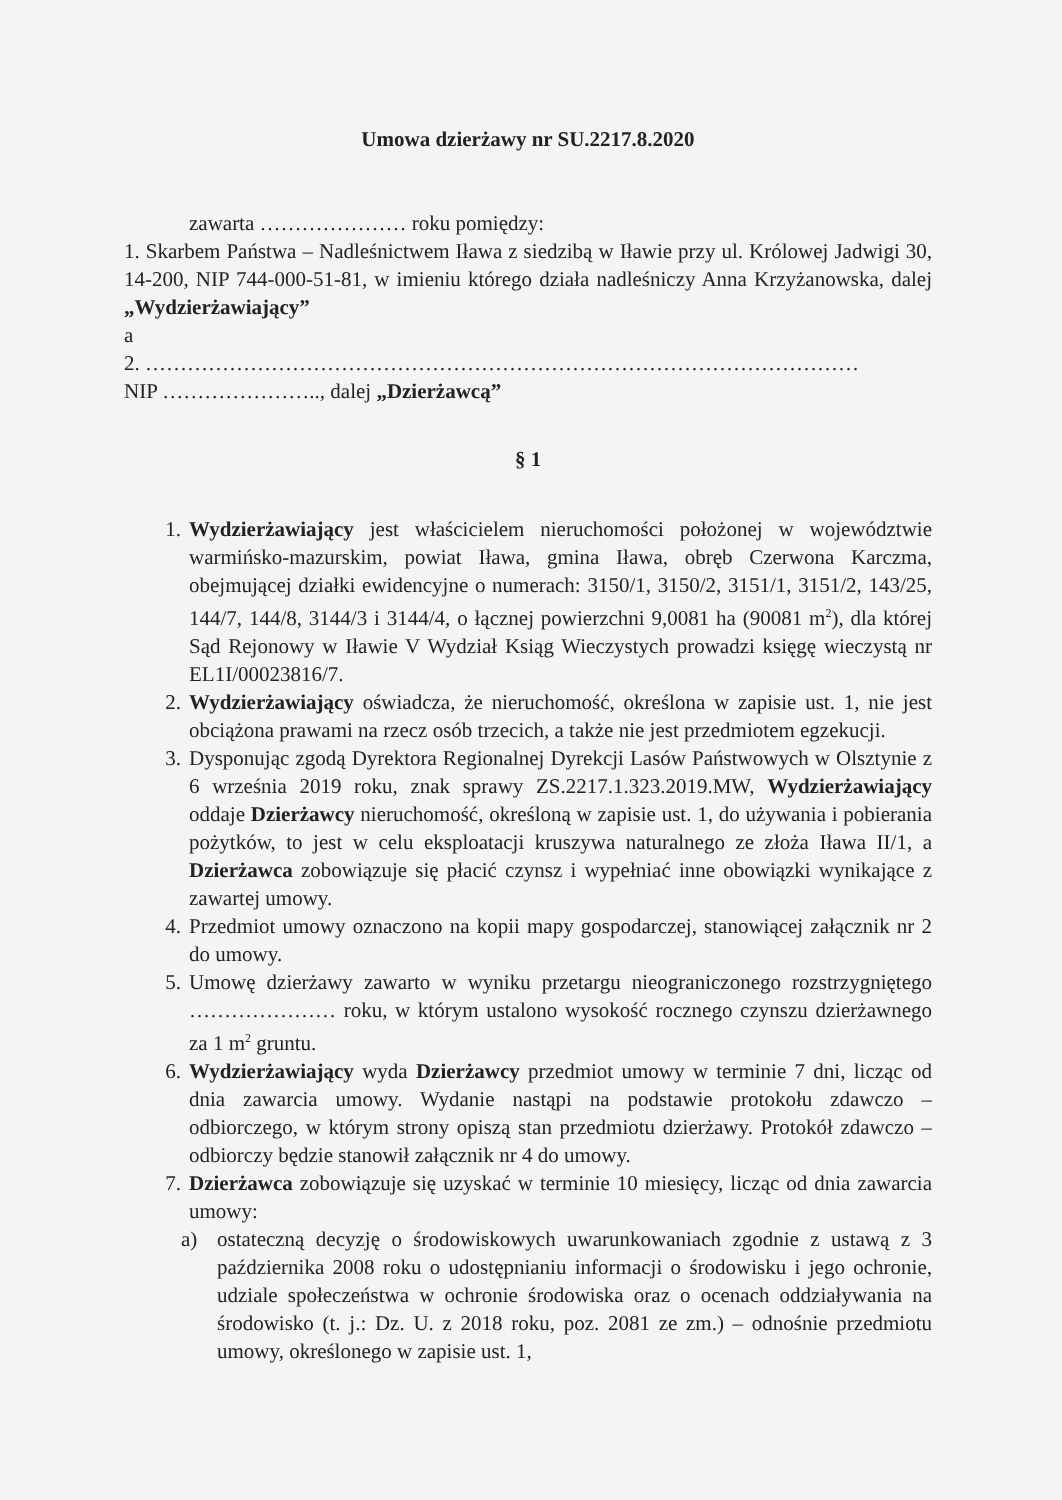Umowa dzierżawy nr SU.2217.8.2020
zawarta ………………… roku pomiędzy:
1. Skarbem Państwa – Nadleśnictwem Iława z siedzibą w Iławie przy ul. Królowej Jadwigi 30, 14-200, NIP 744-000-51-81, w imieniu którego działa nadleśniczy Anna Krzyżanowska, dalej „Wydzierżawiający”
a
2. …………………………………………………………………………………………
NIP ………………….., dalej „Dzierżawcą”
§ 1
1. Wydzierżawiający jest właścicielem nieruchomości położonej w województwie warmińsko-mazurskim, powiat Iława, gmina Iława, obręb Czerwona Karczma, obejmującej działki ewidencyjne o numerach: 3150/1, 3150/2, 3151/1, 3151/2, 143/25, 144/7, 144/8, 3144/3 i 3144/4, o łącznej powierzchni 9,0081 ha (90081 m<sup>2</sup>), dla której Sąd Rejonowy w Iławie V Wydział Ksiąg Wieczystych prowadzi księgę wieczystą nr EL1I/00023816/7.
2. Wydzierżawiający oświadcza, że nieruchomość, określona w zapisie ust. 1, nie jest obciążona prawami na rzecz osób trzecich, a także nie jest przedmiotem egzekucji.
3. Dysponując zgodą Dyrektora Regionalnej Dyrekcji Lasów Państwowych w Olsztynie z 6 września 2019 roku, znak sprawy ZS.2217.1.323.2019.MW, Wydzierżawiający oddaje Dzierżawcy nieruchomość, określoną w zapisie ust. 1, do używania i pobierania pożytków, to jest w celu eksploatacji kruszywa naturalnego ze złoża Iława II/1, a Dzierżawca zobowiązuje się płacić czynsz i wypełniać inne obowiązki wynikające z zawartej umowy.
4. Przedmiot umowy oznaczono na kopii mapy gospodarczej, stanowiącej załącznik nr 2 do umowy.
5. Umowę dzierżawy zawarto w wyniku przetargu nieograniczonego rozstrzygniętego ………………… roku, w którym ustalono wysokość rocznego czynszu dzierżawnego za 1 m<sup>2</sup> gruntu.
6. Wydzierżawiający wyda Dzierżawcy przedmiot umowy w terminie 7 dni, licząc od dnia zawarcia umowy. Wydanie nastąpi na podstawie protokołu zdawczo – odbiorczego, w którym strony opiszą stan przedmiotu dzierżawy. Protokół zdawczo – odbiorczy będzie stanowił załącznik nr 4 do umowy.
7. Dzierżawca zobowiązuje się uzyskać w terminie 10 miesięcy, licząc od dnia zawarcia umowy:
a) ostateczną decyzję o środowiskowych uwarunkowaniach zgodnie z ustawą z 3 października 2008 roku o udostępnianiu informacji o środowisku i jego ochronie, udziale społeczeństwa w ochronie środowiska oraz o ocenach oddziaływania na środowisko (t. j.: Dz. U. z 2018 roku, poz. 2081 ze zm.) – odnośnie przedmiotu umowy, określonego w zapisie ust. 1,